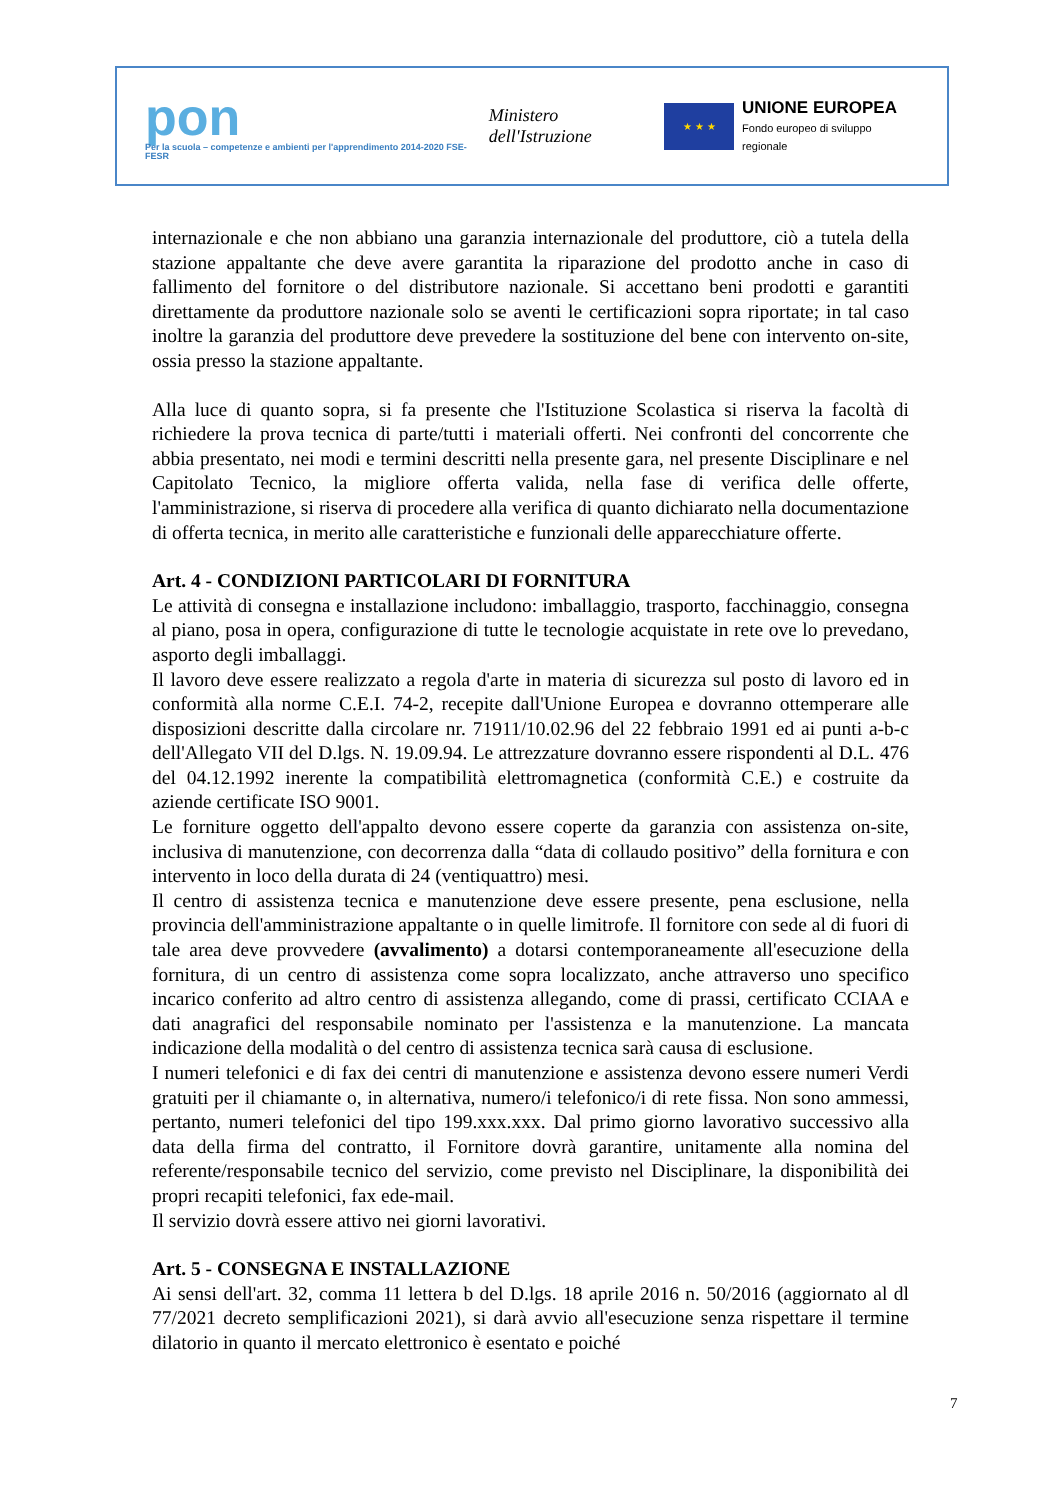pon
Per la scuola – competenze e ambienti per l'apprendimento 2014-2020 FSE-FESR
Ministero dell'Istruzione
★ ★ ★
UNIONE EUROPEA
Fondo europeo di sviluppo regionale
internazionale e che non abbiano una garanzia internazionale del produttore, ciò a tutela della stazione appaltante che deve avere garantita la riparazione del prodotto anche in caso di fallimento del fornitore o del distributore nazionale. Si accettano beni prodotti e garantiti direttamente da produttore nazionale solo se aventi le certificazioni sopra riportate; in tal caso inoltre la garanzia del produttore deve prevedere la sostituzione del bene con intervento on-site, ossia presso la stazione appaltante.
Alla luce di quanto sopra, si fa presente che l'Istituzione Scolastica si riserva la facoltà di richiedere la prova tecnica di parte/tutti i materiali offerti. Nei confronti del concorrente che abbia presentato, nei modi e termini descritti nella presente gara, nel presente Disciplinare e nel Capitolato Tecnico, la migliore offerta valida, nella fase di verifica delle offerte, l'amministrazione, si riserva di procedere alla verifica di quanto dichiarato nella documentazione di offerta tecnica, in merito alle caratteristiche e funzionali delle apparecchiature offerte.
Art. 4 - CONDIZIONI PARTICOLARI DI FORNITURA
Le attività di consegna e installazione includono: imballaggio, trasporto, facchinaggio, consegna al piano, posa in opera, configurazione di tutte le tecnologie acquistate in rete ove lo prevedano, asporto degli imballaggi.
Il lavoro deve essere realizzato a regola d'arte in materia di sicurezza sul posto di lavoro ed in conformità alla norme C.E.I. 74-2, recepite dall'Unione Europea e dovranno ottemperare alle disposizioni descritte dalla circolare nr. 71911/10.02.96 del 22 febbraio 1991 ed ai punti a-b-c dell'Allegato VII del D.lgs. N. 19.09.94. Le attrezzature dovranno essere rispondenti al D.L. 476 del 04.12.1992 inerente la compatibilità elettromagnetica (conformità C.E.) e costruite da aziende certificate ISO 9001.
Le forniture oggetto dell'appalto devono essere coperte da garanzia con assistenza on-site, inclusiva di manutenzione, con decorrenza dalla “data di collaudo positivo” della fornitura e con intervento in loco della durata di 24 (ventiquattro) mesi.
Il centro di assistenza tecnica e manutenzione deve essere presente, pena esclusione, nella provincia dell'amministrazione appaltante o in quelle limitrofe. Il fornitore con sede al di fuori di tale area deve provvedere (avvalimento) a dotarsi contemporaneamente all'esecuzione della fornitura, di un centro di assistenza come sopra localizzato, anche attraverso uno specifico incarico conferito ad altro centro di assistenza allegando, come di prassi, certificato CCIAA e dati anagrafici del responsabile nominato per l'assistenza e la manutenzione. La mancata indicazione della modalità o del centro di assistenza tecnica sarà causa di esclusione.
I numeri telefonici e di fax dei centri di manutenzione e assistenza devono essere numeri Verdi gratuiti per il chiamante o, in alternativa, numero/i telefonico/i di rete fissa. Non sono ammessi, pertanto, numeri telefonici del tipo 199.xxx.xxx. Dal primo giorno lavorativo successivo alla data della firma del contratto, il Fornitore dovrà garantire, unitamente alla nomina del referente/responsabile tecnico del servizio, come previsto nel Disciplinare, la disponibilità dei propri recapiti telefonici, fax ede-mail.
Il servizio dovrà essere attivo nei giorni lavorativi.
Art. 5 - CONSEGNA E INSTALLAZIONE
Ai sensi dell'art. 32, comma 11 lettera b del D.lgs. 18 aprile 2016 n. 50/2016 (aggiornato al dl 77/2021 decreto semplificazioni 2021), si darà avvio all'esecuzione senza rispettare il termine dilatorio in quanto il mercato elettronico è esentato e poiché
7